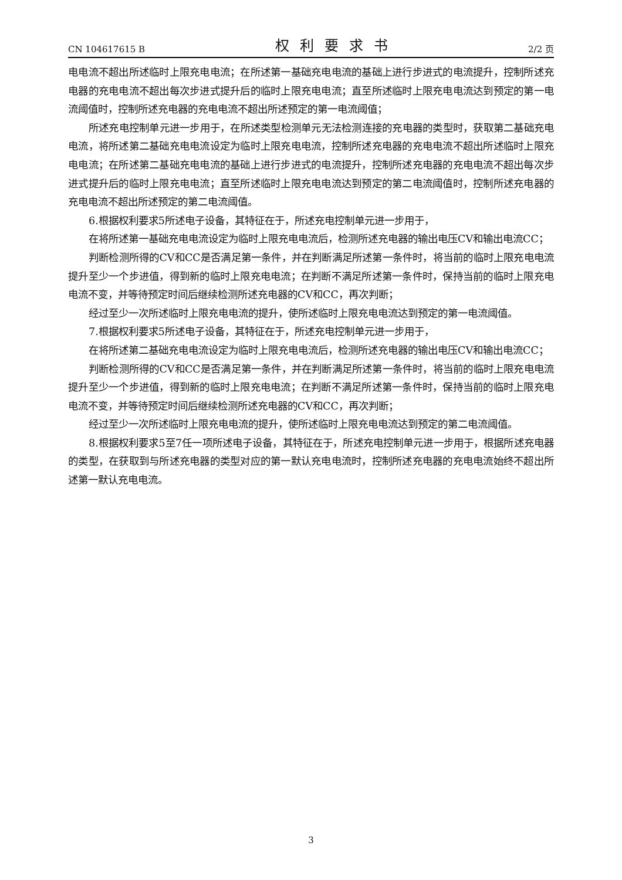CN 104617615 B 权利要求书 2/2 页
电电流不超出所述临时上限充电电流；在所述第一基础充电电流的基础上进行步进式的电流提升，控制所述充电器的充电电流不超出每次步进式提升后的临时上限充电电流；直至所述临时上限充电电流达到预定的第一电流阈值时，控制所述充电器的充电电流不超出所述预定的第一电流阈值；
所述充电控制单元进一步用于，在所述类型检测单元无法检测连接的充电器的类型时，获取第二基础充电电流，将所述第二基础充电电流设定为临时上限充电电流，控制所述充电器的充电电流不超出所述临时上限充电电流；在所述第二基础充电电流的基础上进行步进式的电流提升，控制所述充电器的充电电流不超出每次步进式提升后的临时上限充电电流；直至所述临时上限充电电流达到预定的第二电流阈值时，控制所述充电器的充电电流不超出所述预定的第二电流阈值。
6.根据权利要求5所述电子设备，其特征在于，所述充电控制单元进一步用于，
在将所述第一基础充电电流设定为临时上限充电电流后，检测所述充电器的输出电压CV和输出电流CC；
判断检测所得的CV和CC是否满足第一条件，并在判断满足所述第一条件时，将当前的临时上限充电电流提升至少一个步进值，得到新的临时上限充电电流；在判断不满足所述第一条件时，保持当前的临时上限充电电流不变，并等待预定时间后继续检测所述充电器的CV和CC，再次判断；
经过至少一次所述临时上限充电电流的提升，使所述临时上限充电电流达到预定的第一电流阈值。
7.根据权利要求5所述电子设备，其特征在于，所述充电控制单元进一步用于，
在将所述第二基础充电电流设定为临时上限充电电流后，检测所述充电器的输出电压CV和输出电流CC；
判断检测所得的CV和CC是否满足第一条件，并在判断满足所述第一条件时，将当前的临时上限充电电流提升至少一个步进值，得到新的临时上限充电电流；在判断不满足所述第一条件时，保持当前的临时上限充电电流不变，并等待预定时间后继续检测所述充电器的CV和CC，再次判断；
经过至少一次所述临时上限充电电流的提升，使所述临时上限充电电流达到预定的第二电流阈值。
8.根据权利要求5至7任一项所述电子设备，其特征在于，所述充电控制单元进一步用于，根据所述充电器的类型，在获取到与所述充电器的类型对应的第一默认充电电流时，控制所述充电器的充电电流始终不超出所述第一默认充电电流。
3